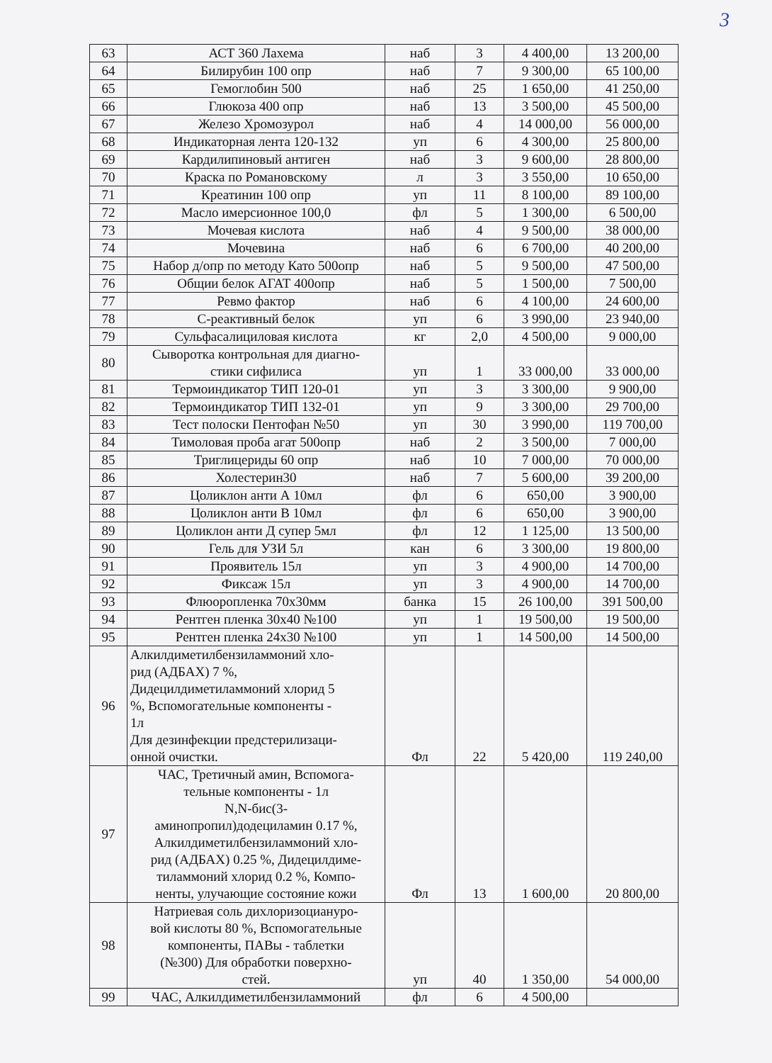3
| 63 | АСТ 360 Лахема | наб | 3 | 4 400,00 | 13 200,00 |
| 64 | Билирубин 100 опр | наб | 7 | 9 300,00 | 65 100,00 |
| 65 | Гемоглобин 500 | наб | 25 | 1 650,00 | 41 250,00 |
| 66 | Глюкоза 400 опр | наб | 13 | 3 500,00 | 45 500,00 |
| 67 | Железо Хромозурол | наб | 4 | 14 000,00 | 56 000,00 |
| 68 | Индикаторная лента 120-132 | уп | 6 | 4 300,00 | 25 800,00 |
| 69 | Кардилипиновый антиген | наб | 3 | 9 600,00 | 28 800,00 |
| 70 | Краска по Романовскому | л | 3 | 3 550,00 | 10 650,00 |
| 71 | Креатинин 100 опр | уп | 11 | 8 100,00 | 89 100,00 |
| 72 | Масло имерсионное 100,0 | фл | 5 | 1 300,00 | 6 500,00 |
| 73 | Мочевая кислота | наб | 4 | 9 500,00 | 38 000,00 |
| 74 | Мочевина | наб | 6 | 6 700,00 | 40 200,00 |
| 75 | Набор д/опр по методу Като 500опр | наб | 5 | 9 500,00 | 47 500,00 |
| 76 | Общии белок АГАТ 400опр | наб | 5 | 1 500,00 | 7 500,00 |
| 77 | Ревмо фактор | наб | 6 | 4 100,00 | 24 600,00 |
| 78 | С-реактивный белок | уп | 6 | 3 990,00 | 23 940,00 |
| 79 | Сульфасалициловая кислота | кг | 2,0 | 4 500,00 | 9 000,00 |
| 80 | Сыворотка контрольная для диагно- стики сифилиса | уп | 1 | 33 000,00 | 33 000,00 |
| 81 | Термоиндикатор ТИП 120-01 | уп | 3 | 3 300,00 | 9 900,00 |
| 82 | Термоиндикатор ТИП 132-01 | уп | 9 | 3 300,00 | 29 700,00 |
| 83 | Тест полоски Пентофан №50 | уп | 30 | 3 990,00 | 119 700,00 |
| 84 | Тимоловая проба агат 500опр | наб | 2 | 3 500,00 | 7 000,00 |
| 85 | Триглицериды 60 опр | наб | 10 | 7 000,00 | 70 000,00 |
| 86 | Холестерин30 | наб | 7 | 5 600,00 | 39 200,00 |
| 87 | Цоликлон анти А 10мл | фл | 6 | 650,00 | 3 900,00 |
| 88 | Цоликлон анти В 10мл | фл | 6 | 650,00 | 3 900,00 |
| 89 | Цоликлон анти Д супер 5мл | фл | 12 | 1 125,00 | 13 500,00 |
| 90 | Гель для УЗИ 5л | кан | 6 | 3 300,00 | 19 800,00 |
| 91 | Проявитель 15л | уп | 3 | 4 900,00 | 14 700,00 |
| 92 | Фиксаж 15л | уп | 3 | 4 900,00 | 14 700,00 |
| 93 | Флюоропленка 70х30мм | банка | 15 | 26 100,00 | 391 500,00 |
| 94 | Рентген пленка 30х40 №100 | уп | 1 | 19 500,00 | 19 500,00 |
| 95 | Рентген пленка 24х30 №100 | уп | 1 | 14 500,00 | 14 500,00 |
| 96 | Алкилдиметилбензиламмоний хло- рид (АДБАХ) 7 %, Дидецилдиметиламмоний хлорид 5 %, Вспомогательные компоненты - 1л Для дезинфекции предстерилизаци- онной очистки. | Фл | 22 | 5 420,00 | 119 240,00 |
| 97 | ЧАС, Третичный амин, Вспомога- тельные компоненты - 1л N,N-бис(3- аминопропил)додециламин 0.17 %, Алкилдиметилбензиламмоний хло- рид (АДБАХ) 0.25 %, Дидецилдиме- тиламмоний хлорид 0.2 %, Компо- ненты, улучающие состояние кожи | Фл | 13 | 1 600,00 | 20 800,00 |
| 98 | Натриевая соль дихлоризоциануро- вой кислоты 80 %, Вспомогательные компоненты, ПАВы - таблетки (№300) Для обработки поверхно- стей. | уп | 40 | 1 350,00 | 54 000,00 |
| 99 | ЧАС, Алкилдиметилбензиламмоний | фл | 6 | 4 500,00 | |